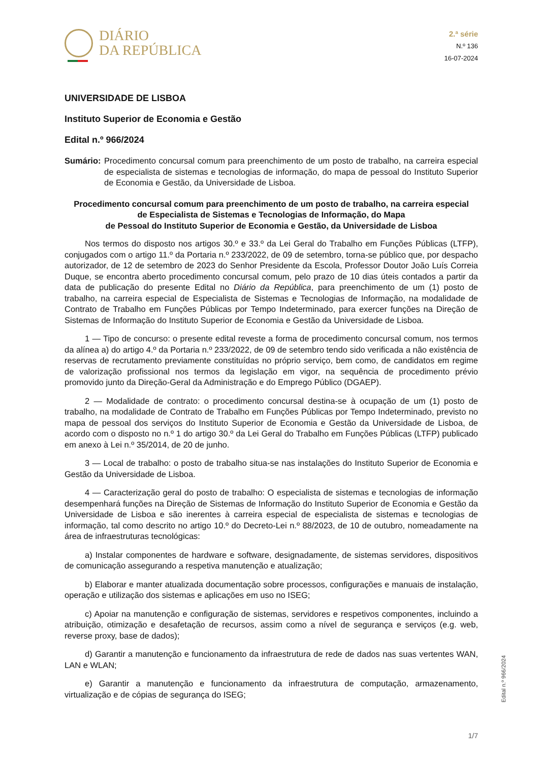DIÁRIO
DA REPÚBLICA
2.ª série
N.º 136
16-07-2024
UNIVERSIDADE DE LISBOA
Instituto Superior de Economia e Gestão
Edital n.º 966/2024
Sumário: Procedimento concursal comum para preenchimento de um posto de trabalho, na carreira especial de especialista de sistemas e tecnologias de informação, do mapa de pessoal do Instituto Superior de Economia e Gestão, da Universidade de Lisboa.
Procedimento concursal comum para preenchimento de um posto de trabalho, na carreira especial
de Especialista de Sistemas e Tecnologias de Informação, do Mapa
de Pessoal do Instituto Superior de Economia e Gestão, da Universidade de Lisboa
Nos termos do disposto nos artigos 30.º e 33.º da Lei Geral do Trabalho em Funções Públicas (LTFP), conjugados com o artigo 11.º da Portaria n.º 233/2022, de 09 de setembro, torna-se público que, por despacho autorizador, de 12 de setembro de 2023 do Senhor Presidente da Escola, Professor Doutor João Luís Correia Duque, se encontra aberto procedimento concursal comum, pelo prazo de 10 dias úteis contados a partir da data de publicação do presente Edital no Diário da República, para preenchimento de um (1) posto de trabalho, na carreira especial de Especialista de Sistemas e Tecnologias de Informação, na modalidade de Contrato de Trabalho em Funções Públicas por Tempo Indeterminado, para exercer funções na Direção de Sistemas de Informação do Instituto Superior de Economia e Gestão da Universidade de Lisboa.
1 — Tipo de concurso: o presente edital reveste a forma de procedimento concursal comum, nos termos da alínea a) do artigo 4.º da Portaria n.º 233/2022, de 09 de setembro tendo sido verificada a não existência de reservas de recrutamento previamente constituídas no próprio serviço, bem como, de candidatos em regime de valorização profissional nos termos da legislação em vigor, na sequência de procedimento prévio promovido junto da Direção-Geral da Administração e do Emprego Público (DGAEP).
2 — Modalidade de contrato: o procedimento concursal destina-se à ocupação de um (1) posto de trabalho, na modalidade de Contrato de Trabalho em Funções Públicas por Tempo Indeterminado, previsto no mapa de pessoal dos serviços do Instituto Superior de Economia e Gestão da Universidade de Lisboa, de acordo com o disposto no n.º 1 do artigo 30.º da Lei Geral do Trabalho em Funções Públicas (LTFP) publicado em anexo à Lei n.º 35/2014, de 20 de junho.
3 — Local de trabalho: o posto de trabalho situa-se nas instalações do Instituto Superior de Economia e Gestão da Universidade de Lisboa.
4 — Caracterização geral do posto de trabalho: O especialista de sistemas e tecnologias de informação desempenhará funções na Direção de Sistemas de Informação do Instituto Superior de Economia e Gestão da Universidade de Lisboa e são inerentes à carreira especial de especialista de sistemas e tecnologias de informação, tal como descrito no artigo 10.º do Decreto-Lei n.º 88/2023, de 10 de outubro, nomeadamente na área de infraestruturas tecnológicas:
a) Instalar componentes de hardware e software, designadamente, de sistemas servidores, dispositivos de comunicação assegurando a respetiva manutenção e atualização;
b) Elaborar e manter atualizada documentação sobre processos, configurações e manuais de instalação, operação e utilização dos sistemas e aplicações em uso no ISEG;
c) Apoiar na manutenção e configuração de sistemas, servidores e respetivos componentes, incluindo a atribuição, otimização e desafetação de recursos, assim como a nível de segurança e serviços (e.g. web, reverse proxy, base de dados);
d) Garantir a manutenção e funcionamento da infraestrutura de rede de dados nas suas vertentes WAN, LAN e WLAN;
e) Garantir a manutenção e funcionamento da infraestrutura de computação, armazenamento, virtualização e de cópias de segurança do ISEG;
Edital n.º 966/2024
1/7